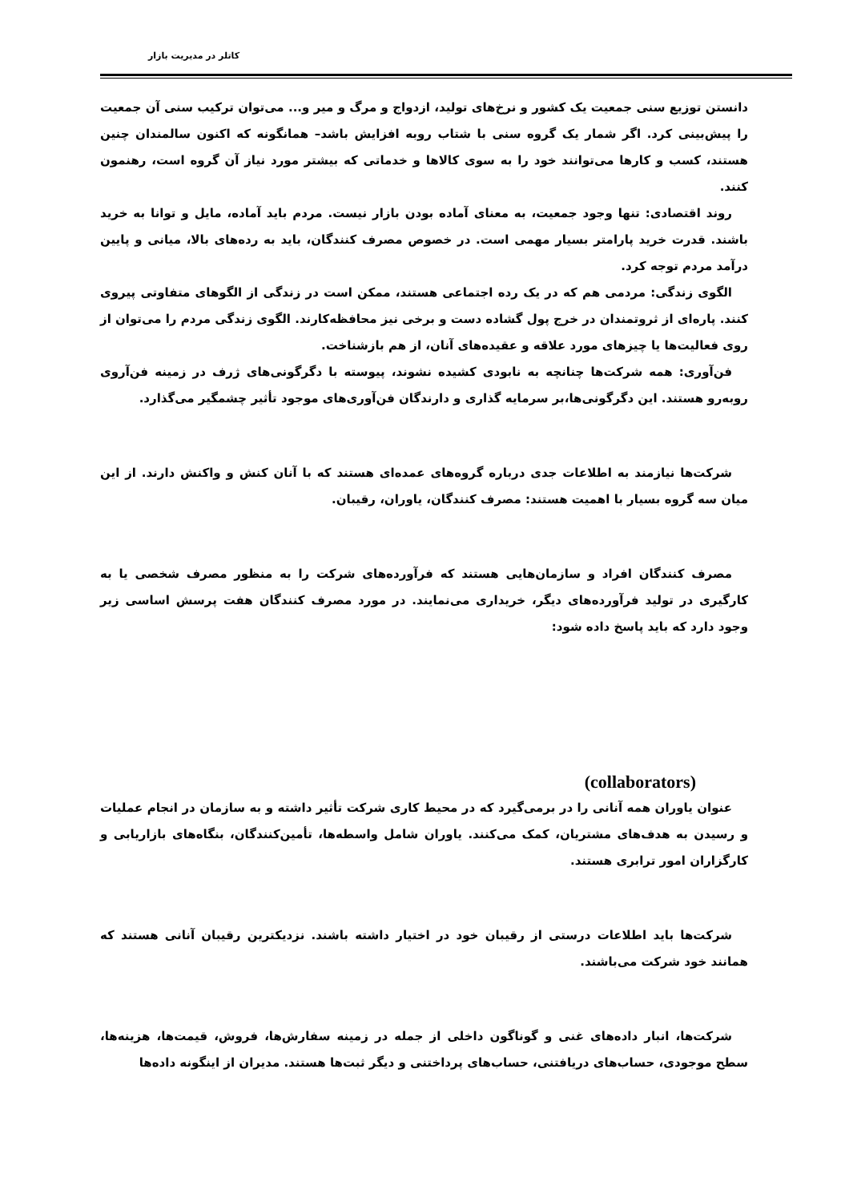کاتلر در مدیریت بازار
دانستن توزیع سنی جمعیت یک کشور و نرخ‌های تولید، ازدواج و مرگ و میر و... می‌توان ترکیب سنی آن جمعیت را پیش‌بینی کرد. اگر شمار یک گروه سنی با شتاب روبه افزایش باشد– همانگونه که اکنون سالمندان چنین هستند، کسب و کارها می‌توانند خود را به سوی کالاها و خدماتی که بیشتر مورد نیاز آن گروه است، رهنمون کنند.
روند اقتصادی: تنها وجود جمعیت، به معنای آماده بودن بازار نیست. مردم باید آماده، مایل و توانا به خرید باشند. قدرت خرید پارامتر بسیار مهمی است. در خصوص مصرف کنندگان، باید به رده‌های بالا، میانی و پایین درآمد مردم توجه کرد.
الگوی زندگی: مردمی هم که در یک رده اجتماعی هستند، ممکن است در زندگی از الگوهای متفاوتی پیروی کنند. پاره‌ای از ثروتمندان در خرج پول گشاده دست و برخی نیز محافظه‌کارند. الگوی زندگی مردم را می‌توان از روی فعالیت‌ها یا چیزهای مورد علاقه و عقیده‌های آنان، از هم بازشناخت.
فن‌آوری: همه شرکت‌ها چنانچه به نابودی کشیده نشوند، پیوسته با دگرگونی‌های ژرف در زمینه فن‌آروی روبه‌رو هستند. این دگرگونی‌ها،بر سرمایه گذاری و دارندگان فن‌آوری‌های موجود تأثیر چشمگیر می‌گذارد.
شرکت‌ها نیازمند به اطلاعات جدی درباره گروه‌های عمده‌ای هستند که با آنان کنش و واکنش دارند. از این میان سه گروه بسیار با اهمیت هستند: مصرف کنندگان، یاوران، رقیبان.
مصرف کنندگان افراد و سازمان‌هایی هستند که فرآورده‌های شرکت را به منظور مصرف شخصی یا به کارگیری در تولید فرآورده‌های دیگر، خریداری می‌نمایند. در مورد مصرف کنندگان هفت پرسش اساسی زیر وجود دارد که باید پاسخ داده شود:
(collaborators)
عنوان یاوران همه آنانی را در برمی‌گیرد که در محیط کاری شرکت تأثیر داشته و به سازمان در انجام عملیات و رسیدن به هدف‌های مشتریان، کمک می‌کنند. یاوران شامل واسطه‌ها، تأمین‌کنندگان، بنگاه‌های بازاریابی و کارگزاران امور ترابری هستند.
شرکت‌ها باید اطلاعات درستی از رقیبان خود در اختیار داشته باشند. نزدیکترین رقیبان آنانی هستند که همانند خود شرکت می‌باشند.
شرکت‌ها، انبار داده‌های غنی و گوناگون داخلی از جمله در زمینه سفارش‌ها، فروش، قیمت‌ها، هزینه‌ها، سطح موجودی، حساب‌های دریافتنی، حساب‌های پرداختنی و دیگر ثبت‌ها هستند. مدیران از اینگونه داده‌ها